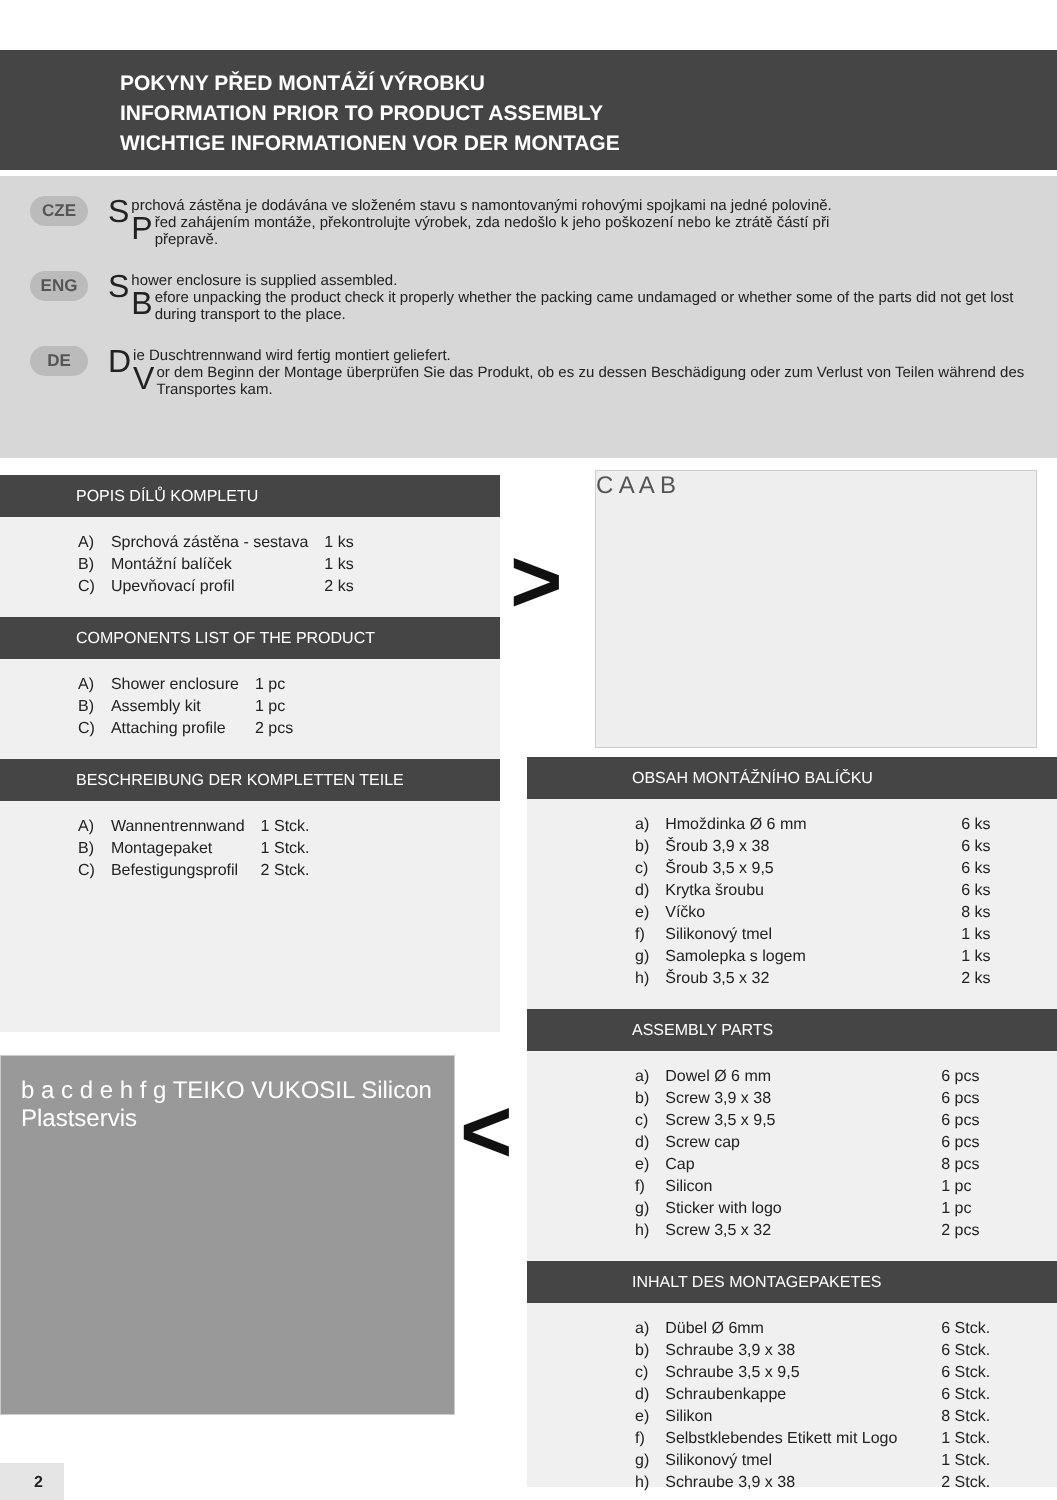POKYNY PŘED MONTÁŽÍ VÝROBKU
INFORMATION PRIOR TO PRODUCT ASSEMBLY
WICHTIGE INFORMATIONEN VOR DER MONTAGE
CZE
Sprchová zástěna je dodávána ve složeném stavu s namontovanými rohovými spojkami na jedné polovině.
Před zahájením montáže, překontrolujte výrobek, zda nedošlo k jeho poškození nebo ke ztrátě částí při přepravě.
ENG
Shower enclosure is supplied assembled.
Before unpacking the product check it properly whether the packing came undamaged or whether some of the parts did not get lost during transport to the place.
DE
Die Duschtrennwand wird fertig montiert geliefert.
Vor dem Beginn der Montage überprüfen Sie das Produkt, ob es zu dessen Beschädigung oder zum Verlust von Teilen während des Transportes kam.
POPIS DÍLŮ KOMPLETU
| A) | Sprchová zástěna - sestava | 1 ks |
| B) | Montážní balíček | 1 ks |
| C) | Upevňovací profil | 2 ks |
COMPONENTS LIST OF THE PRODUCT
| A) | Shower enclosure | 1 pc |
| B) | Assembly kit | 1 pc |
| C) | Attaching profile | 2 pcs |
BESCHREIBUNG DER KOMPLETTEN TEILE
| A) | Wannentrennwand | 1 Stck. |
| B) | Montagepaket | 1 Stck. |
| C) | Befestigungsprofil | 2 Stck. |
C A A B
>
OBSAH MONTÁŽNÍHO BALÍČKU
| a) | Hmoždinka Ø 6 mm | 6 ks |
| b) | Šroub 3,9 x 38 | 6 ks |
| c) | Šroub 3,5 x 9,5 | 6 ks |
| d) | Krytka šroubu | 6 ks |
| e) | Víčko | 8 ks |
| f) | Silikonový tmel | 1 ks |
| g) | Samolepka s logem | 1 ks |
| h) | Šroub 3,5 x 32 | 2 ks |
ASSEMBLY PARTS
| a) | Dowel Ø 6 mm | 6 pcs |
| b) | Screw 3,9 x 38 | 6 pcs |
| c) | Screw 3,5 x 9,5 | 6 pcs |
| d) | Screw cap | 6 pcs |
| e) | Cap | 8 pcs |
| f) | Silicon | 1 pc |
| g) | Sticker with logo | 1 pc |
| h) | Screw 3,5 x 32 | 2 pcs |
INHALT DES MONTAGEPAKETES
| a) | Dübel Ø 6mm | 6 Stck. |
| b) | Schraube 3,9 x 38 | 6 Stck. |
| c) | Schraube 3,5 x 9,5 | 6 Stck. |
| d) | Schraubenkappe | 6 Stck. |
| e) | Silikon | 8 Stck. |
| f) | Selbstklebendes Etikett mit Logo | 1 Stck. |
| g) | Silikonový tmel | 1 Stck. |
| h) | Schraube 3,9 x 38 | 2 Stck. |
b a c d e h f g TEIKO VUKOSIL Silicon Plastservis
<
2